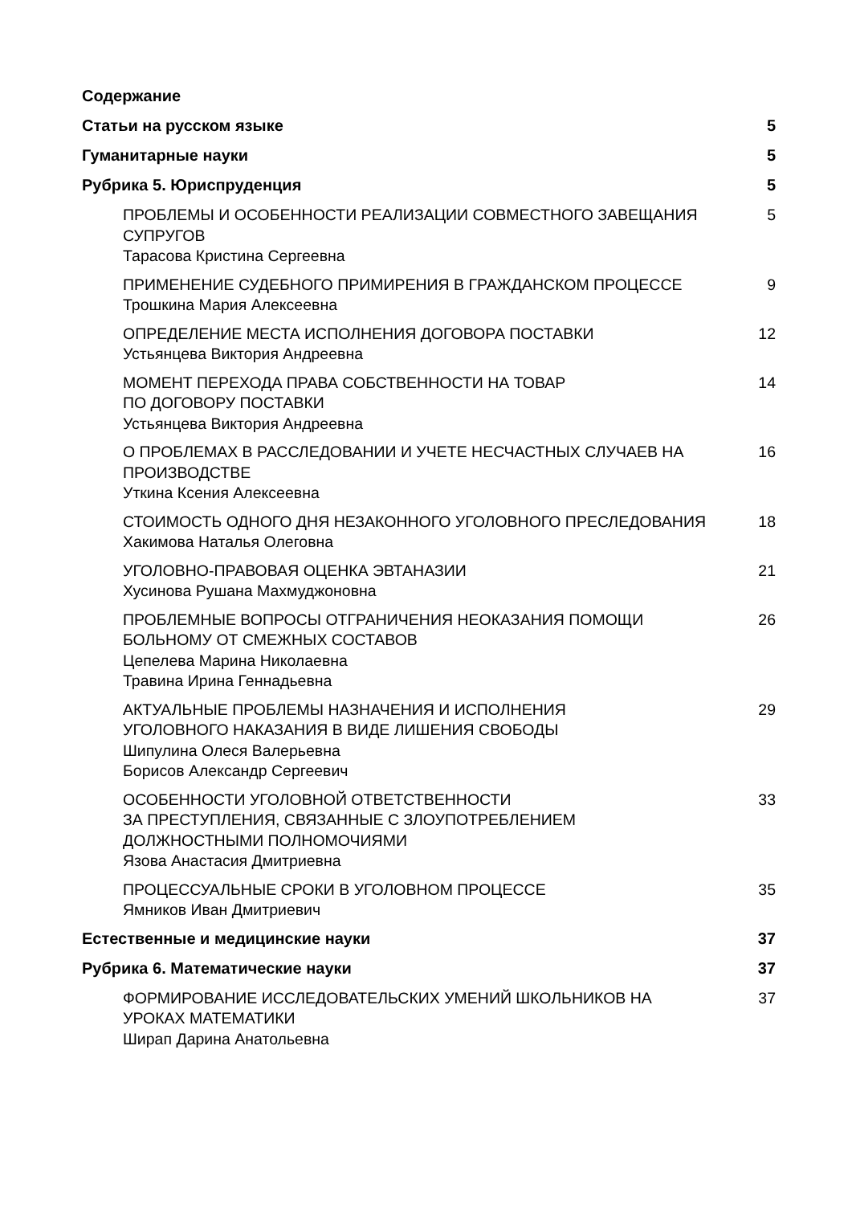Содержание
Статьи на русском языке 5
Гуманитарные науки 5
Рубрика 5. Юриспруденция 5
ПРОБЛЕМЫ И ОСОБЕННОСТИ РЕАЛИЗАЦИИ СОВМЕСТНОГО ЗАВЕЩАНИЯ СУПРУГОВ
Тарасова Кристина Сергеевна
5
ПРИМЕНЕНИЕ СУДЕБНОГО ПРИМИРЕНИЯ В ГРАЖДАНСКОМ ПРОЦЕССЕ
Трошкина Мария Алексеевна
9
ОПРЕДЕЛЕНИЕ МЕСТА ИСПОЛНЕНИЯ ДОГОВОРА ПОСТАВКИ
Устьянцева Виктория Андреевна
12
МОМЕНТ ПЕРЕХОДА ПРАВА СОБСТВЕННОСТИ НА ТОВАР
ПО ДОГОВОРУ ПОСТАВКИ
Устьянцева Виктория Андреевна
14
О ПРОБЛЕМАХ В РАССЛЕДОВАНИИ И УЧЕТЕ НЕСЧАСТНЫХ СЛУЧАЕВ НА ПРОИЗВОДСТВЕ
Уткина Ксения Алексеевна
16
СТОИМОСТЬ ОДНОГО ДНЯ НЕЗАКОННОГО УГОЛОВНОГО ПРЕСЛЕДОВАНИЯ
Хакимова Наталья Олеговна
18
УГОЛОВНО-ПРАВОВАЯ ОЦЕНКА ЭВТАНАЗИИ
Хусинова Рушана Махмуджоновна
21
ПРОБЛЕМНЫЕ ВОПРОСЫ ОТГРАНИЧЕНИЯ НЕОКАЗАНИЯ ПОМОЩИ БОЛЬНОМУ ОТ СМЕЖНЫХ СОСТАВОВ
Цепелева Марина Николаевна
Травина Ирина Геннадьевна
26
АКТУАЛЬНЫЕ ПРОБЛЕМЫ НАЗНАЧЕНИЯ И ИСПОЛНЕНИЯ
УГОЛОВНОГО НАКАЗАНИЯ В ВИДЕ ЛИШЕНИЯ СВОБОДЫ
Шипулина Олеся Валерьевна
Борисов Александр Сергеевич
29
ОСОБЕННОСТИ УГОЛОВНОЙ ОТВЕТСТВЕННОСТИ
ЗА ПРЕСТУПЛЕНИЯ, СВЯЗАННЫЕ С ЗЛОУПОТРЕБЛЕНИЕМ ДОЛЖНОСТНЫМИ ПОЛНОМОЧИЯМИ
Язова Анастасия Дмитриевна
33
ПРОЦЕССУАЛЬНЫЕ СРОКИ В УГОЛОВНОМ ПРОЦЕССЕ
Ямников Иван Дмитриевич
35
Естественные и медицинские науки 37
Рубрика 6. Математические науки 37
ФОРМИРОВАНИЕ ИССЛЕДОВАТЕЛЬСКИХ УМЕНИЙ ШКОЛЬНИКОВ НА УРОКАХ МАТЕМАТИКИ
Ширап Дарина Анатольевна
37